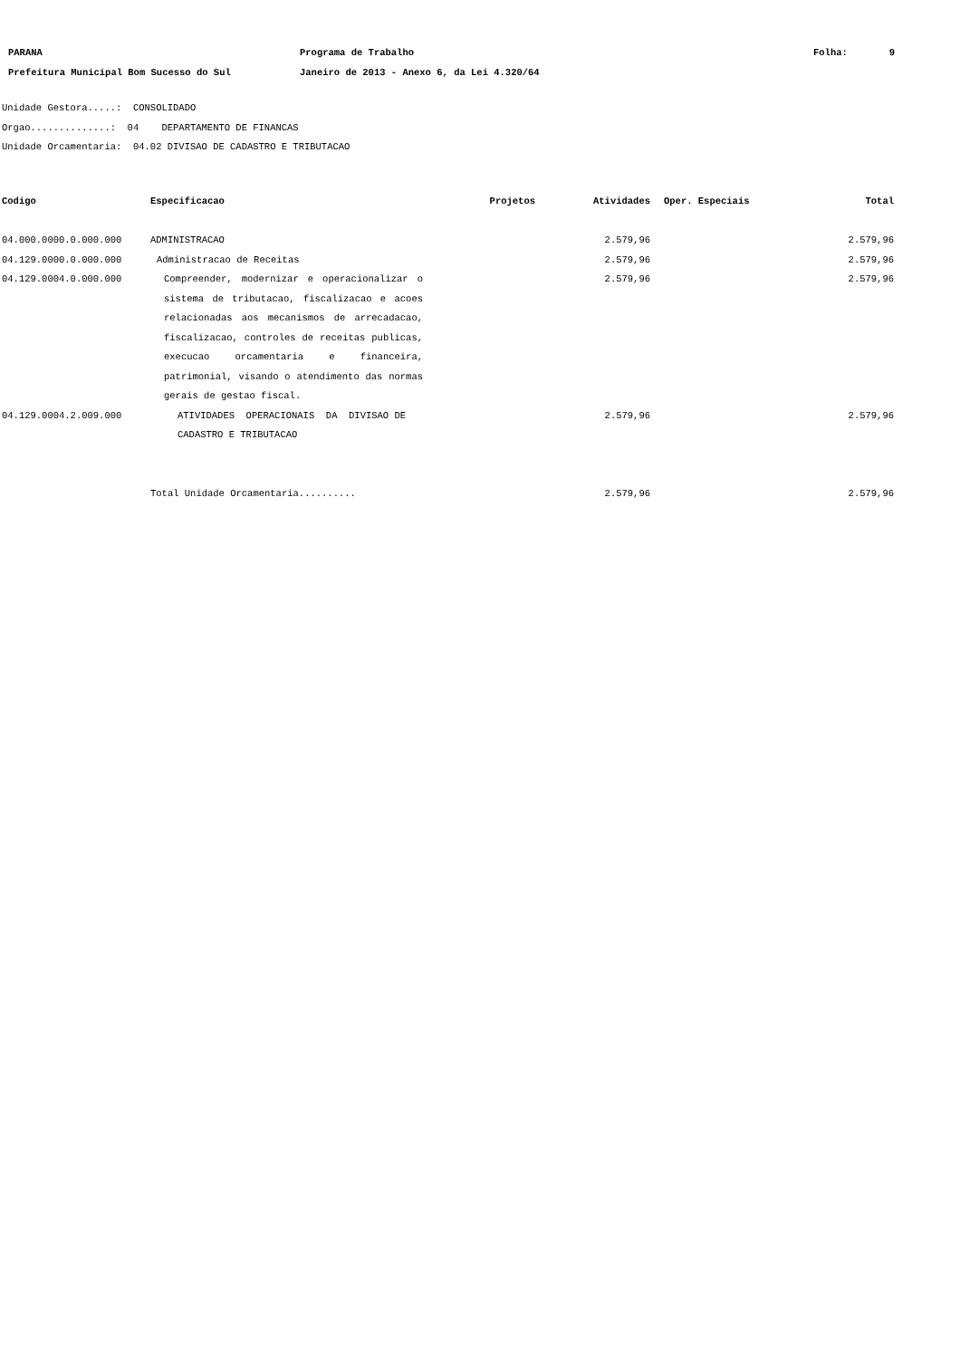PARANA Programa de Trabalho Folha: 9
Prefeitura Municipal Bom Sucesso do Sul Janeiro de 2013 - Anexo 6, da Lei 4.320/64
Unidade Gestora.....: CONSOLIDADO
Orgao..............: 04 DEPARTAMENTO DE FINANCAS
Unidade Orcamentaria: 04.02 DIVISAO DE CADASTRO E TRIBUTACAO
| Codigo | Especificacao | Projetos | Atividades | Oper. Especiais | Total |
| --- | --- | --- | --- | --- | --- |
| 04.000.0000.0.000.000 | ADMINISTRACAO | | 2.579,96 | | 2.579,96 |
| 04.129.0000.0.000.000 | Administracao de Receitas | | 2.579,96 | | 2.579,96 |
| 04.129.0004.0.000.000 | Compreender, modernizar e operacionalizar o sistema de tributacao, fiscalizacao e acoes relacionadas aos mecanismos de arrecadacao, fiscalizacao, controles de receitas publicas, execucao orcamentaria e financeira, patrimonial, visando o atendimento das normas gerais de gestao fiscal. | | 2.579,96 | | 2.579,96 |
| 04.129.0004.2.009.000 | ATIVIDADES OPERACIONAIS DA DIVISAO DE CADASTRO E TRIBUTACAO | | 2.579,96 | | 2.579,96 |
| | Total Unidade Orcamentaria.......... | | 2.579,96 | | 2.579,96 |